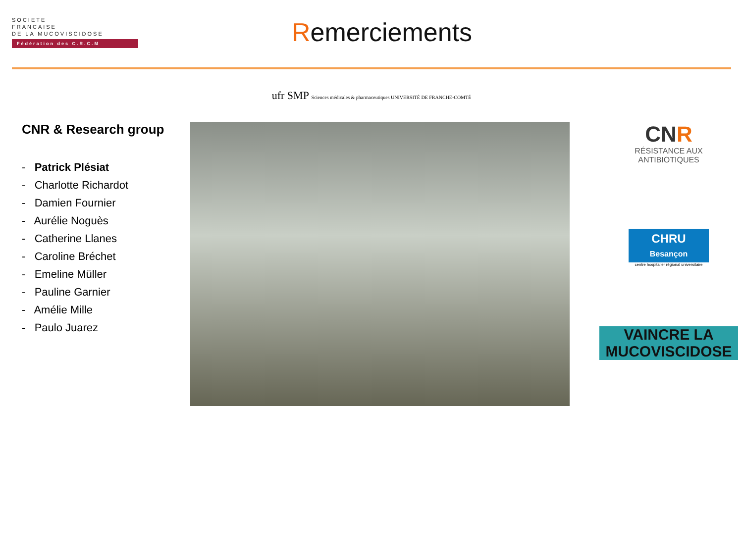SOCIETE
FRANCAISE
DE LA MUCOVISCIDOSE
Fédération des C.R.C.M
Remerciements
ufr SMP Sciences médicales & pharmaceutiques UNIVERSITÉ DE FRANCHE-COMTÉ
CNR & Research group
- Patrick Plésiat
- Charlotte Richardot
- Damien Fournier
- Aurélie Noguès
- Catherine Llanes
- Caroline Bréchet
- Emeline Müller
- Pauline Garnier
- Amélie Mille
- Paulo Juarez
CNR
RÉSISTANCE AUX
ANTIBIOTIQUES
CHRU
Besançon
centre hospitalier régional universitaire
VAINCRE LA
MUCOVISCIDOSE